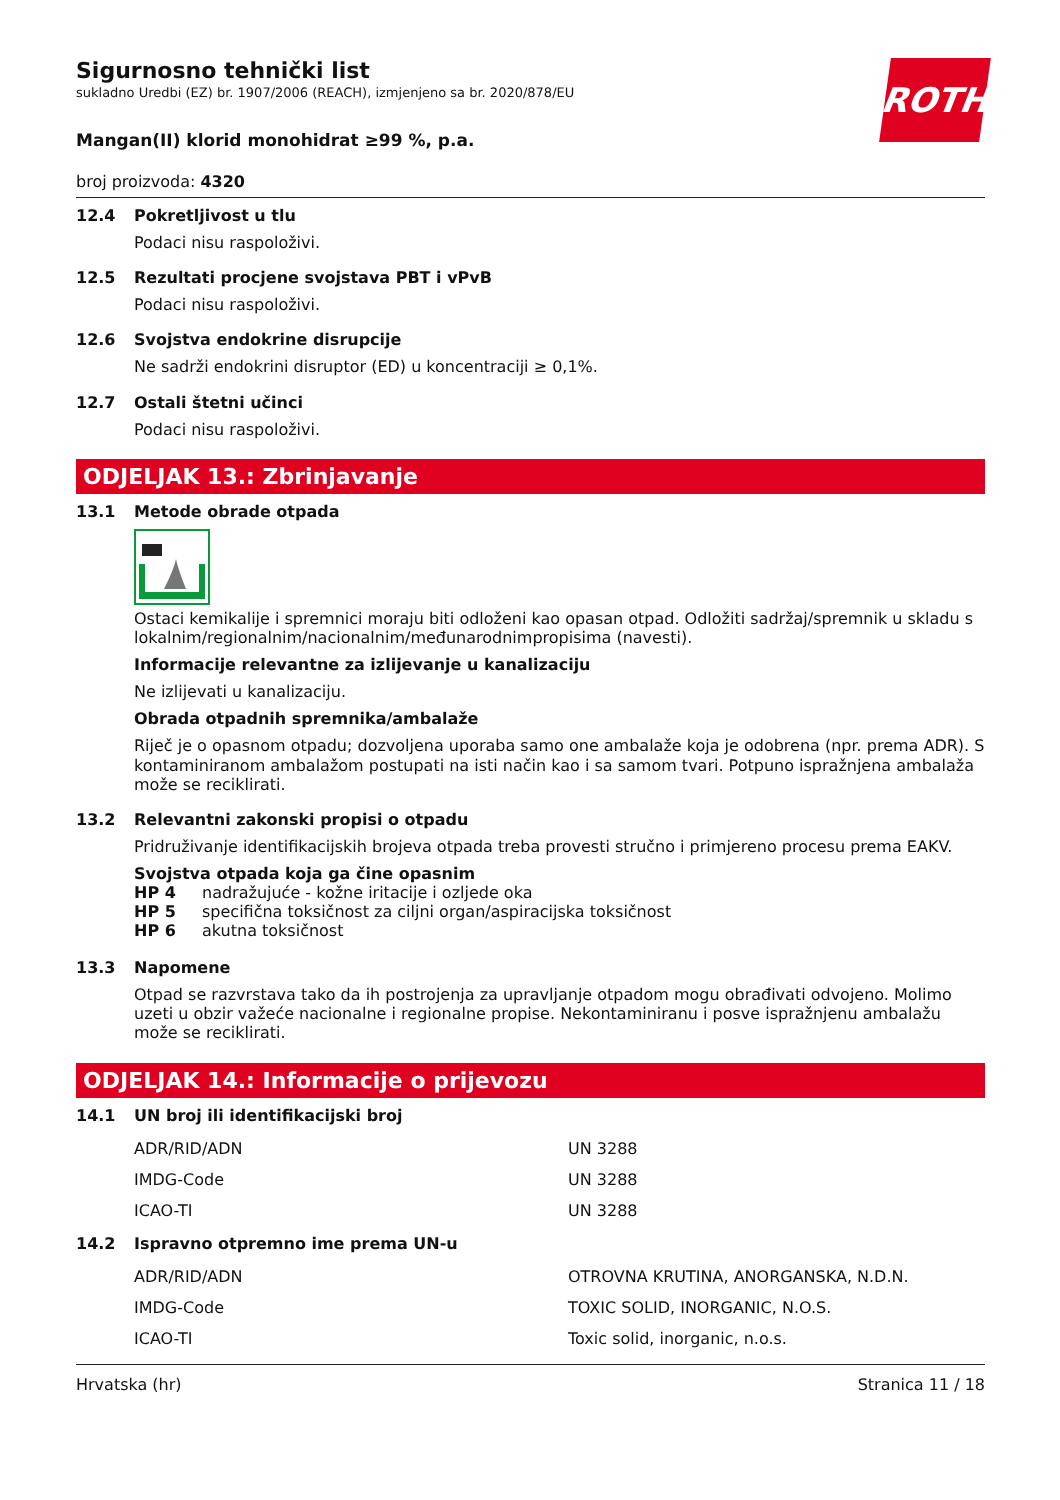ROTH
Sigurnosno tehnički list
sukladno Uredbi (EZ) br. 1907/2006 (REACH), izmjenjeno sa br. 2020/878/EU
Mangan(II) klorid monohidrat ≥99 %, p.a.
broj proizvoda: 4320
12.4 Pokretljivost u tlu
Podaci nisu raspoloživi.
12.5 Rezultati procjene svojstava PBT i vPvB
Podaci nisu raspoloživi.
12.6 Svojstva endokrine disrupcije
Ne sadrži endokrini disruptor (ED) u koncentraciji ≥ 0,1%.
12.7 Ostali štetni učinci
Podaci nisu raspoloživi.
ODJELJAK 13.: Zbrinjavanje
13.1 Metode obrade otpada
Ostaci kemikalije i spremnici moraju biti odloženi kao opasan otpad. Odložiti sadržaj/spremnik u skladu s lokalnim/regionalnim/nacionalnim/međunarodnimpropisima (navesti).
Informacije relevantne za izlijevanje u kanalizaciju
Ne izlijevati u kanalizaciju.
Obrada otpadnih spremnika/ambalaže
Riječ je o opasnom otpadu; dozvoljena uporaba samo one ambalaže koja je odobrena (npr. prema ADR). S kontaminiranom ambalažom postupati na isti način kao i sa samom tvari. Potpuno ispražnjena ambalaža može se reciklirati.
13.2 Relevantni zakonski propisi o otpadu
Pridruživanje identifikacijskih brojeva otpada treba provesti stručno i primjereno procesu prema EAKV.
Svojstva otpada koja ga čine opasnim
| HP 4 | nadražujuće - kožne iritacije i ozljede oka |
| HP 5 | specifična toksičnost za ciljni organ/aspiracijska toksičnost |
| HP 6 | akutna toksičnost |
13.3 Napomene
Otpad se razvrstava tako da ih postrojenja za upravljanje otpadom mogu obrađivati odvojeno. Molimo uzeti u obzir važeće nacionalne i regionalne propise. Nekontaminiranu i posve ispražnjenu ambalažu može se reciklirati.
ODJELJAK 14.: Informacije o prijevozu
14.1 UN broj ili identifikacijski broj
| ADR/RID/ADN | UN 3288 |
| IMDG-Code | UN 3288 |
| ICAO-TI | UN 3288 |
14.2 Ispravno otpremno ime prema UN-u
| ADR/RID/ADN | OTROVNA KRUTINA, ANORGANSKA, N.D.N. |
| IMDG-Code | TOXIC SOLID, INORGANIC, N.O.S. |
| ICAO-TI | Toxic solid, inorganic, n.o.s. |
Hrvatska (hr) Stranica 11 / 18